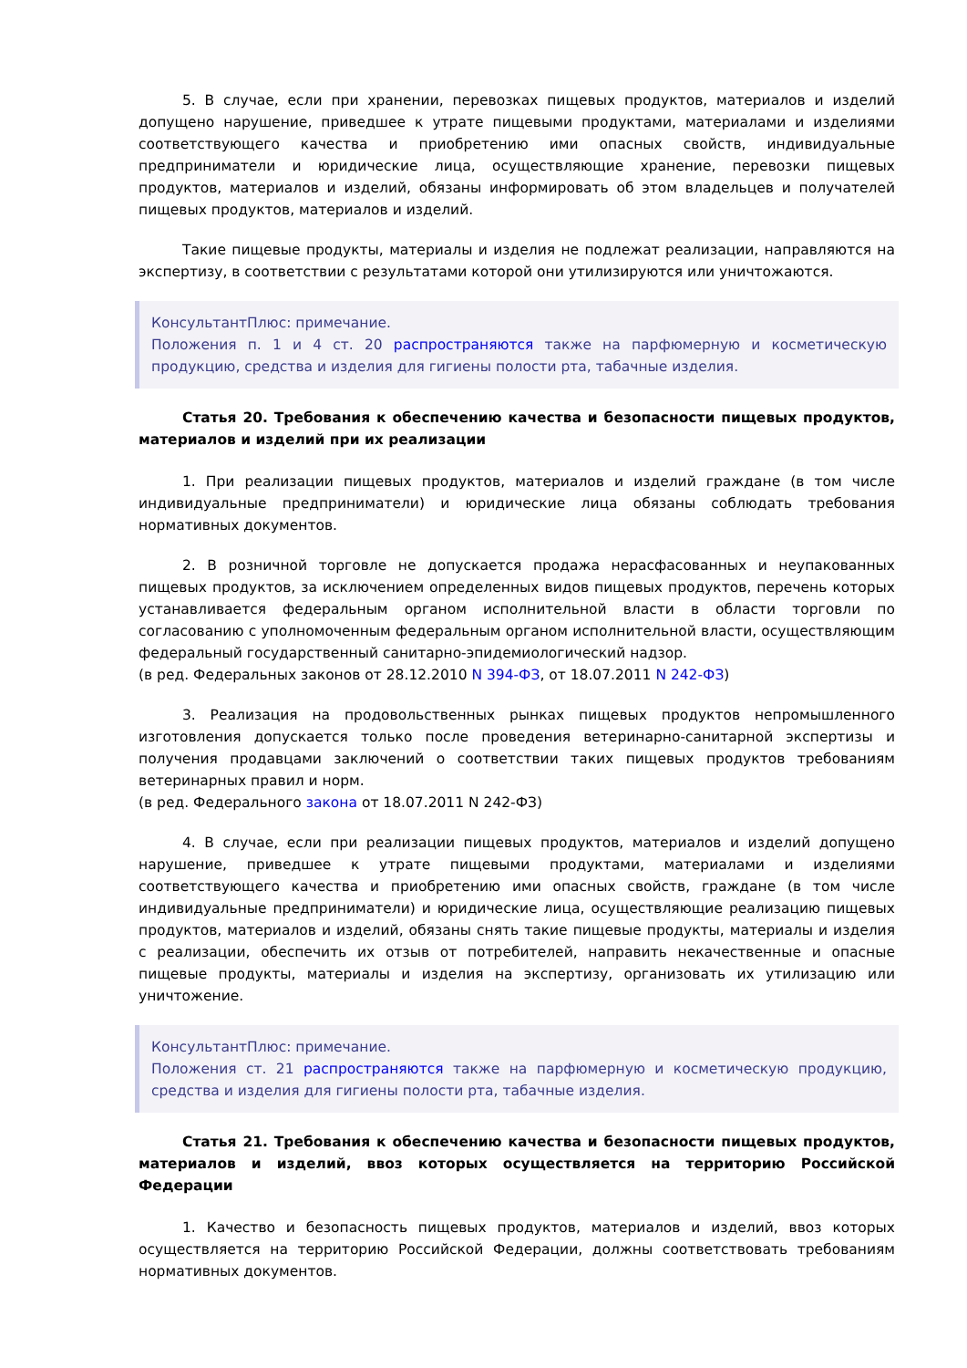5. В случае, если при хранении, перевозках пищевых продуктов, материалов и изделий допущено нарушение, приведшее к утрате пищевыми продуктами, материалами и изделиями соответствующего качества и приобретению ими опасных свойств, индивидуальные предприниматели и юридические лица, осуществляющие хранение, перевозки пищевых продуктов, материалов и изделий, обязаны информировать об этом владельцев и получателей пищевых продуктов, материалов и изделий.
Такие пищевые продукты, материалы и изделия не подлежат реализации, направляются на экспертизу, в соответствии с результатами которой они утилизируются или уничтожаются.
КонсультантПлюс: примечание.
Положения п. 1 и 4 ст. 20 распространяются также на парфюмерную и косметическую продукцию, средства и изделия для гигиены полости рта, табачные изделия.
Статья 20. Требования к обеспечению качества и безопасности пищевых продуктов, материалов и изделий при их реализации
1. При реализации пищевых продуктов, материалов и изделий граждане (в том числе индивидуальные предприниматели) и юридические лица обязаны соблюдать требования нормативных документов.
2. В розничной торговле не допускается продажа нерасфасованных и неупакованных пищевых продуктов, за исключением определенных видов пищевых продуктов, перечень которых устанавливается федеральным органом исполнительной власти в области торговли по согласованию с уполномоченным федеральным органом исполнительной власти, осуществляющим федеральный государственный санитарно-эпидемиологический надзор.
(в ред. Федеральных законов от 28.12.2010 N 394-ФЗ, от 18.07.2011 N 242-ФЗ)
3. Реализация на продовольственных рынках пищевых продуктов непромышленного изготовления допускается только после проведения ветеринарно-санитарной экспертизы и получения продавцами заключений о соответствии таких пищевых продуктов требованиям ветеринарных правил и норм.
(в ред. Федерального закона от 18.07.2011 N 242-ФЗ)
4. В случае, если при реализации пищевых продуктов, материалов и изделий допущено нарушение, приведшее к утрате пищевыми продуктами, материалами и изделиями соответствующего качества и приобретению ими опасных свойств, граждане (в том числе индивидуальные предприниматели) и юридические лица, осуществляющие реализацию пищевых продуктов, материалов и изделий, обязаны снять такие пищевые продукты, материалы и изделия с реализации, обеспечить их отзыв от потребителей, направить некачественные и опасные пищевые продукты, материалы и изделия на экспертизу, организовать их утилизацию или уничтожение.
КонсультантПлюс: примечание.
Положения ст. 21 распространяются также на парфюмерную и косметическую продукцию, средства и изделия для гигиены полости рта, табачные изделия.
Статья 21. Требования к обеспечению качества и безопасности пищевых продуктов, материалов и изделий, ввоз которых осуществляется на территорию Российской Федерации
1. Качество и безопасность пищевых продуктов, материалов и изделий, ввоз которых осуществляется на территорию Российской Федерации, должны соответствовать требованиям нормативных документов.